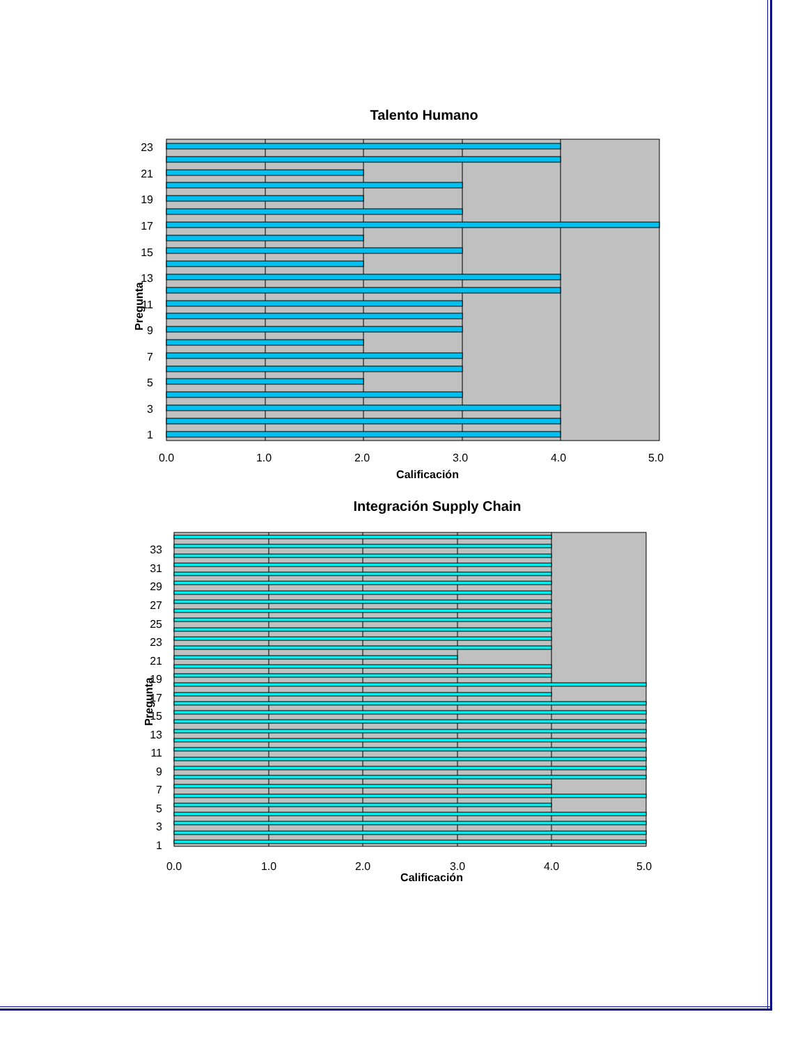Talento Humano
1
3
5
7
9
11
13
15
17
19
21
23
Pregunta
0.0
1.0
2.0
3.0
4.0
5.0
Calificación
Integración Supply Chain
1
3
5
7
9
11
13
15
17
19
21
23
25
27
29
31
33
Pregunta
0.0
1.0
2.0
3.0
4.0
5.0
Calificación